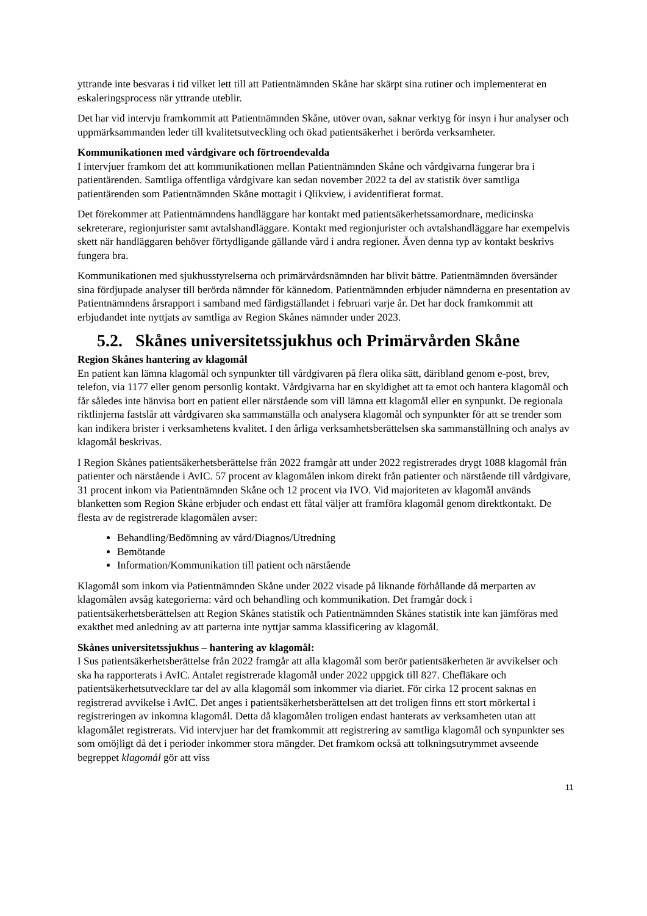yttrande inte besvaras i tid vilket lett till att Patientnämnden Skåne har skärpt sina rutiner och implementerat en eskaleringsprocess när yttrande uteblir.
Det har vid intervju framkommit att Patientnämnden Skåne, utöver ovan, saknar verktyg för insyn i hur analyser och uppmärksammanden leder till kvalitetsutveckling och ökad patientsäkerhet i berörda verksamheter.
Kommunikationen med vårdgivare och förtroendevalda
I intervjuer framkom det att kommunikationen mellan Patientnämnden Skåne och vårdgivarna fungerar bra i patientärenden. Samtliga offentliga vårdgivare kan sedan november 2022 ta del av statistik över samtliga patientärenden som Patientnämnden Skåne mottagit i Qlikview, i avidentifierat format.
Det förekommer att Patientnämndens handläggare har kontakt med patientsäkerhetssamordnare, medicinska sekreterare, regionjurister samt avtalshandläggare. Kontakt med regionjurister och avtalshandläggare har exempelvis skett när handläggaren behöver förtydligande gällande vård i andra regioner. Även denna typ av kontakt beskrivs fungera bra.
Kommunikationen med sjukhusstyrelserna och primärvårdsnämnden har blivit bättre. Patientnämnden översänder sina fördjupade analyser till berörda nämnder för kännedom. Patientnämnden erbjuder nämnderna en presentation av Patientnämndens årsrapport i samband med färdigställandet i februari varje år. Det har dock framkommit att erbjudandet inte nyttjats av samtliga av Region Skånes nämnder under 2023.
5.2. Skånes universitetssjukhus och Primärvården Skåne
Region Skånes hantering av klagomål
En patient kan lämna klagomål och synpunkter till vårdgivaren på flera olika sätt, däribland genom e-post, brev, telefon, via 1177 eller genom personlig kontakt. Vårdgivarna har en skyldighet att ta emot och hantera klagomål och får således inte hänvisa bort en patient eller närstående som vill lämna ett klagomål eller en synpunkt. De regionala riktlinjerna fastslår att vårdgivaren ska sammanställa och analysera klagomål och synpunkter för att se trender som kan indikera brister i verksamhetens kvalitet. I den årliga verksamhetsberättelsen ska sammanställning och analys av klagomål beskrivas.
I Region Skånes patientsäkerhetsberättelse från 2022 framgår att under 2022 registrerades drygt 1088 klagomål från patienter och närstående i AvIC. 57 procent av klagomålen inkom direkt från patienter och närstående till vårdgivare, 31 procent inkom via Patientnämnden Skåne och 12 procent via IVO. Vid majoriteten av klagomål används blanketten som Region Skåne erbjuder och endast ett fåtal väljer att framföra klagomål genom direktkontakt. De flesta av de registrerade klagomålen avser:
Behandling/Bedömning av vård/Diagnos/Utredning
Bemötande
Information/Kommunikation till patient och närstående
Klagomål som inkom via Patientnämnden Skåne under 2022 visade på liknande förhållande då merparten av klagomålen avsåg kategorierna: vård och behandling och kommunikation. Det framgår dock i patientsäkerhetsberättelsen att Region Skånes statistik och Patientnämnden Skånes statistik inte kan jämföras med exakthet med anledning av att parterna inte nyttjar samma klassificering av klagomål.
Skånes universitetssjukhus – hantering av klagomål:
I Sus patientsäkerhetsberättelse från 2022 framgår att alla klagomål som berör patientsäkerheten är avvikelser och ska ha rapporterats i AvIC. Antalet registrerade klagomål under 2022 uppgick till 827. Chefläkare och patientsäkerhetsutvecklare tar del av alla klagomål som inkommer via diariet. För cirka 12 procent saknas en registrerad avvikelse i AvIC. Det anges i patientsäkerhetsberättelsen att det troligen finns ett stort mörkertal i registreringen av inkomna klagomål. Detta då klagomålen troligen endast hanterats av verksamheten utan att klagomålet registrerats. Vid intervjuer har det framkommit att registrering av samtliga klagomål och synpunkter ses som omöjligt då det i perioder inkommer stora mängder. Det framkom också att tolkningsutrymmet avseende begreppet klagomål gör att viss
11